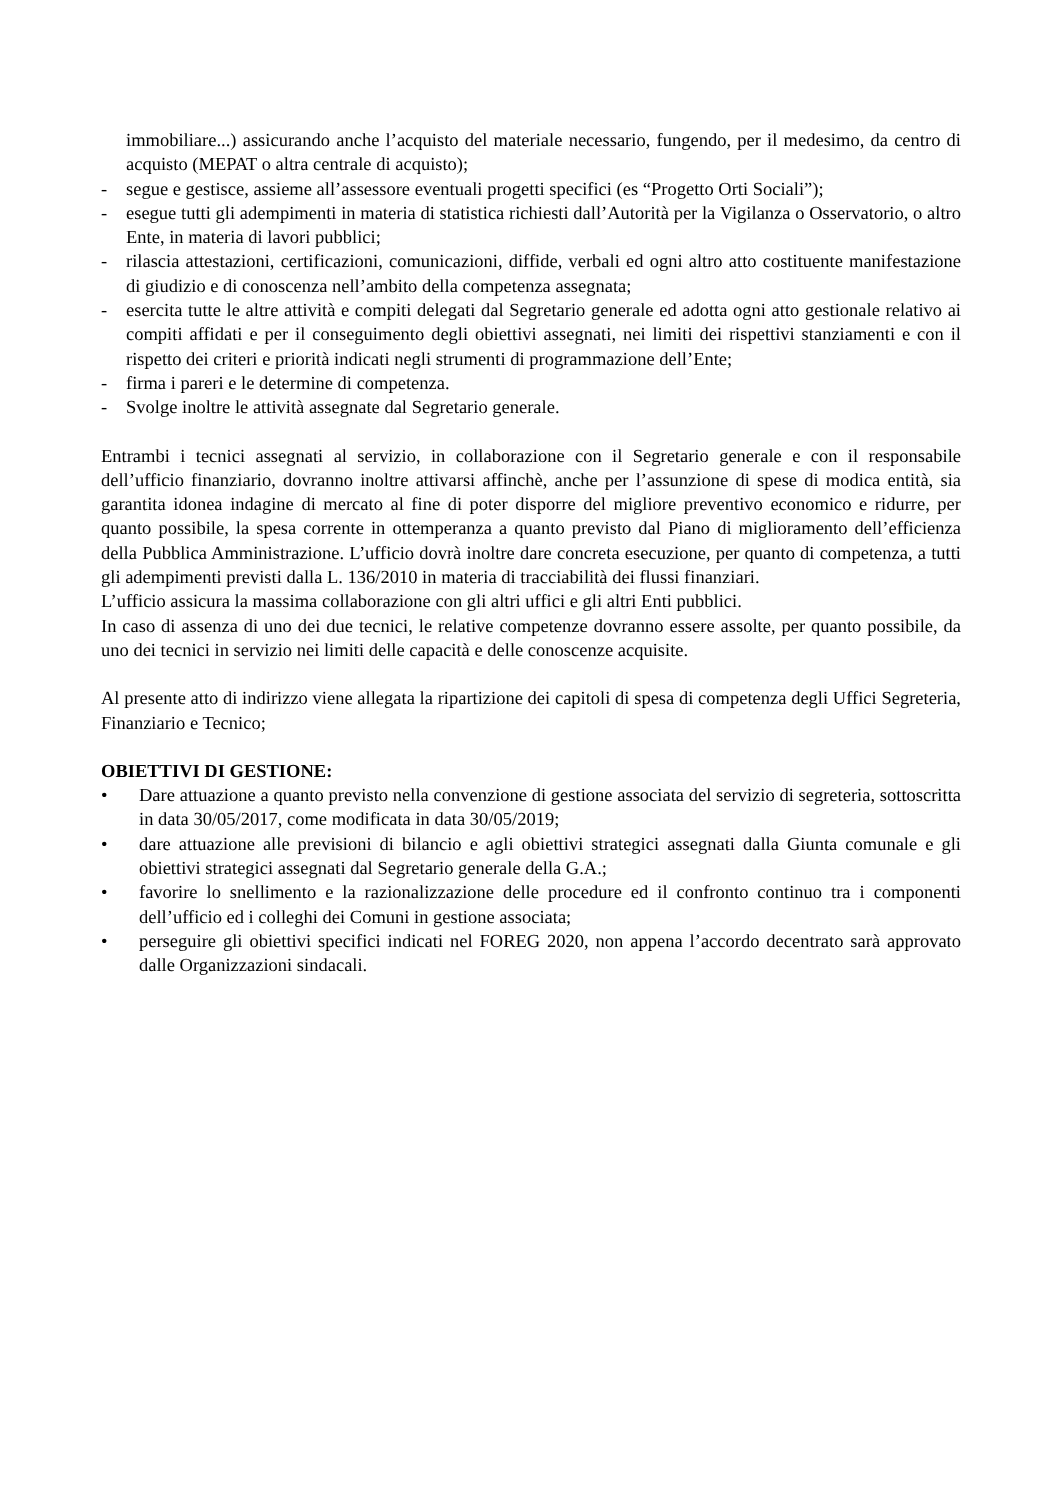immobiliare...) assicurando anche l’acquisto del materiale necessario, fungendo, per il medesimo, da centro di acquisto (MEPAT o altra centrale di acquisto);
- segue e gestisce, assieme all’assessore eventuali progetti specifici (es “Progetto Orti Sociali”);
- esegue tutti gli adempimenti in materia di statistica richiesti dall’Autorità per la Vigilanza o Osservatorio, o altro Ente, in materia di lavori pubblici;
- rilascia attestazioni, certificazioni, comunicazioni, diffide, verbali ed ogni altro atto costituente manifestazione di giudizio e di conoscenza nell’ambito della competenza assegnata;
- esercita tutte le altre attività e compiti delegati dal Segretario generale ed adotta ogni atto gestionale relativo ai compiti affidati e per il conseguimento degli obiettivi assegnati, nei limiti dei rispettivi stanziamenti e con il rispetto dei criteri e priorità indicati negli strumenti di programmazione dell’Ente;
- firma i pareri e le determine di competenza.
- Svolge inoltre le attività assegnate dal Segretario generale.
Entrambi i tecnici assegnati al servizio, in collaborazione con il Segretario generale e con il responsabile dell’ufficio finanziario, dovranno inoltre attivarsi affinchè, anche per l’assunzione di spese di modica entità, sia garantita idonea indagine di mercato al fine di poter disporre del migliore preventivo economico e ridurre, per quanto possibile, la spesa corrente in ottemperanza a quanto previsto dal Piano di miglioramento dell’efficienza della Pubblica Amministrazione. L’ufficio dovrà inoltre dare concreta esecuzione, per quanto di competenza, a tutti gli adempimenti previsti dalla L. 136/2010 in materia di tracciabilità dei flussi finanziari.
L’ufficio assicura la massima collaborazione con gli altri uffici e gli altri Enti pubblici.
In caso di assenza di uno dei due tecnici, le relative competenze dovranno essere assolte, per quanto possibile, da uno dei tecnici in servizio nei limiti delle capacità e delle conoscenze acquisite.
Al presente atto di indirizzo viene allegata la ripartizione dei capitoli di spesa di competenza degli Uffici Segreteria, Finanziario e Tecnico;
OBIETTIVI DI GESTIONE:
• Dare attuazione a quanto previsto nella convenzione di gestione associata del servizio di segreteria, sottoscritta in data 30/05/2017, come modificata in data 30/05/2019;
• dare attuazione alle previsioni di bilancio e agli obiettivi strategici assegnati dalla Giunta comunale e gli obiettivi strategici assegnati dal Segretario generale della G.A.;
• favorire lo snellimento e la razionalizzazione delle procedure ed il confronto continuo tra i componenti dell’ufficio ed i colleghi dei Comuni in gestione associata;
• perseguire gli obiettivi specifici indicati nel FOREG 2020, non appena l’accordo decentrato sarà approvato dalle Organizzazioni sindacali.